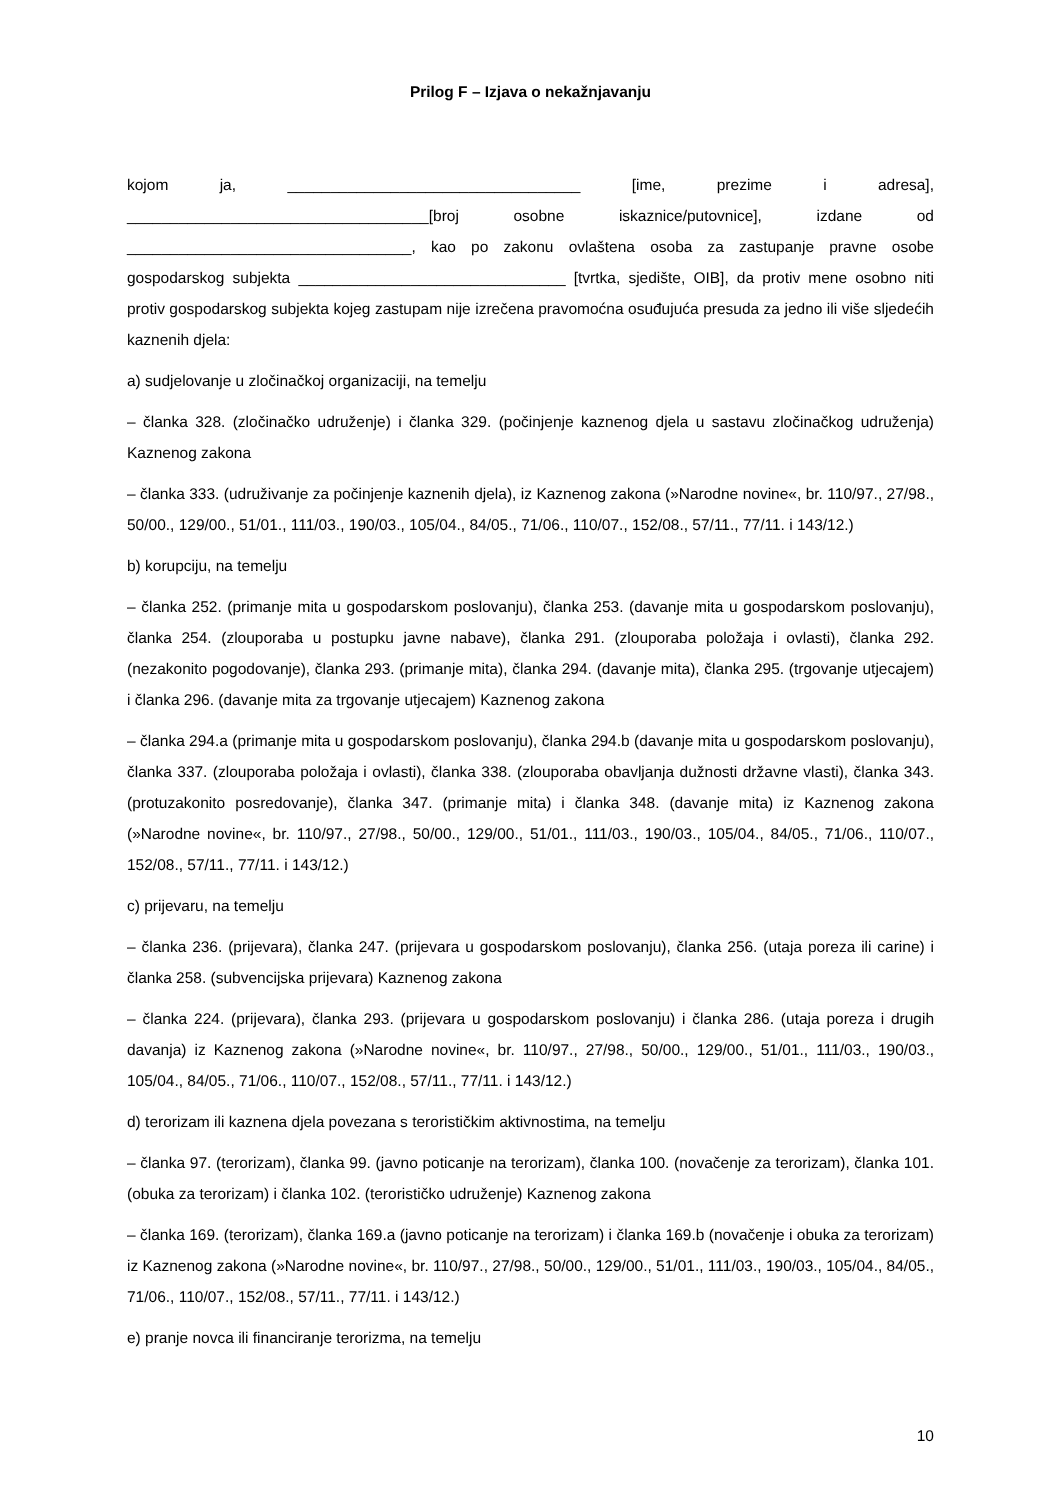Prilog F – Izjava o nekažnjavanju
kojom ja, __________________________________ [ime, prezime i adresa], ___________________________________[broj osobne iskaznice/putovnice], izdane od _________________________________, kao po zakonu ovlaštena osoba za zastupanje pravne osobe gospodarskog subjekta _______________________________ [tvrtka, sjedište, OIB], da protiv mene osobno niti protiv gospodarskog subjekta kojeg zastupam nije izrečena pravomoćna osuđujuća presuda za jedno ili više sljedećih kaznenih djela:
a) sudjelovanje u zločinačkoj organizaciji, na temelju
– članka 328. (zločinačko udruženje) i članka 329. (počinjenje kaznenog djela u sastavu zločinačkog udruženja) Kaznenog zakona
– članka 333. (udruživanje za počinjenje kaznenih djela), iz Kaznenog zakona (»Narodne novine«, br. 110/97., 27/98., 50/00., 129/00., 51/01., 111/03., 190/03., 105/04., 84/05., 71/06., 110/07., 152/08., 57/11., 77/11. i 143/12.)
b) korupciju, na temelju
– članka 252. (primanje mita u gospodarskom poslovanju), članka 253. (davanje mita u gospodarskom poslovanju), članka 254. (zlouporaba u postupku javne nabave), članka 291. (zlouporaba položaja i ovlasti), članka 292. (nezakonito pogodovanje), članka 293. (primanje mita), članka 294. (davanje mita), članka 295. (trgovanje utjecajem) i članka 296. (davanje mita za trgovanje utjecajem) Kaznenog zakona
– članka 294.a (primanje mita u gospodarskom poslovanju), članka 294.b (davanje mita u gospodarskom poslovanju), članka 337. (zlouporaba položaja i ovlasti), članka 338. (zlouporaba obavljanja dužnosti državne vlasti), članka 343. (protuzakonito posredovanje), članka 347. (primanje mita) i članka 348. (davanje mita) iz Kaznenog zakona (»Narodne novine«, br. 110/97., 27/98., 50/00., 129/00., 51/01., 111/03., 190/03., 105/04., 84/05., 71/06., 110/07., 152/08., 57/11., 77/11. i 143/12.)
c) prijevaru, na temelju
– članka 236. (prijevara), članka 247. (prijevara u gospodarskom poslovanju), članka 256. (utaja poreza ili carine) i članka 258. (subvencijska prijevara) Kaznenog zakona
– članka 224. (prijevara), članka 293. (prijevara u gospodarskom poslovanju) i članka 286. (utaja poreza i drugih davanja) iz Kaznenog zakona (»Narodne novine«, br. 110/97., 27/98., 50/00., 129/00., 51/01., 111/03., 190/03., 105/04., 84/05., 71/06., 110/07., 152/08., 57/11., 77/11. i 143/12.)
d) terorizam ili kaznena djela povezana s terorističkim aktivnostima, na temelju
– članka 97. (terorizam), članka 99. (javno poticanje na terorizam), članka 100. (novačenje za terorizam), članka 101. (obuka za terorizam) i članka 102. (terorističko udruženje) Kaznenog zakona
– članka 169. (terorizam), članka 169.a (javno poticanje na terorizam) i članka 169.b (novačenje i obuka za terorizam) iz Kaznenog zakona (»Narodne novine«, br. 110/97., 27/98., 50/00., 129/00., 51/01., 111/03., 190/03., 105/04., 84/05., 71/06., 110/07., 152/08., 57/11., 77/11. i 143/12.)
e) pranje novca ili financiranje terorizma, na temelju
10